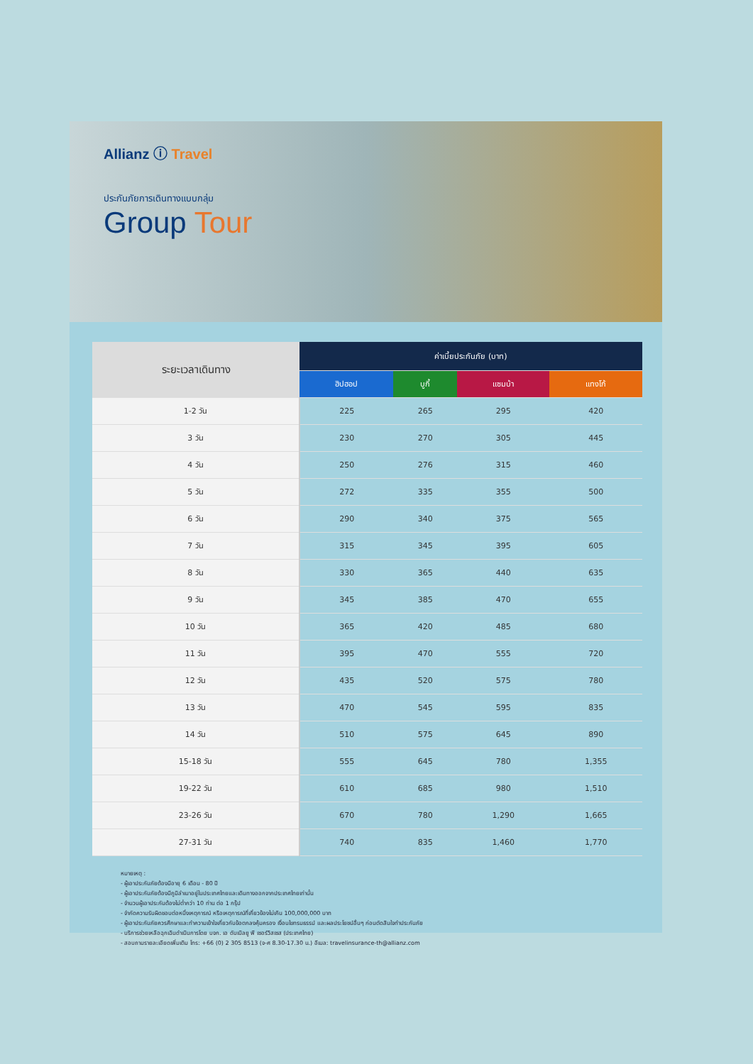Allianz ⓘ Travel
ประกันภัยการเดินทางแบบกลุ่ม
Group Tour
| ระยะเวลาเดินทาง | ค่าเบี้ยประกันภัย (บาท) | | | |
| --- | --- | --- | --- | --- |
| | ฮิปฮอป | บูกี้ | แซมบ้า | แทงโก้ |
| 1-2 วัน | 225 | 265 | 295 | 420 |
| 3 วัน | 230 | 270 | 305 | 445 |
| 4 วัน | 250 | 276 | 315 | 460 |
| 5 วัน | 272 | 335 | 355 | 500 |
| 6 วัน | 290 | 340 | 375 | 565 |
| 7 วัน | 315 | 345 | 395 | 605 |
| 8 วัน | 330 | 365 | 440 | 635 |
| 9 วัน | 345 | 385 | 470 | 655 |
| 10 วัน | 365 | 420 | 485 | 680 |
| 11 วัน | 395 | 470 | 555 | 720 |
| 12 วัน | 435 | 520 | 575 | 780 |
| 13 วัน | 470 | 545 | 595 | 835 |
| 14 วัน | 510 | 575 | 645 | 890 |
| 15-18 วัน | 555 | 645 | 780 | 1,355 |
| 19-22 วัน | 610 | 685 | 980 | 1,510 |
| 23-26 วัน | 670 | 780 | 1,290 | 1,665 |
| 27-31 วัน | 740 | 835 | 1,460 | 1,770 |
หมายเหตุ :
- ผู้เอาประกันภัยต้องมีอายุ 6 เดือน - 80 ปี
- ผู้เอาประกันภัยต้องมีภูมิลำเนาอยู่ในประเทศไทยและเดินทางออกจากประเทศไทยเท่านั้น
- จำนวนผู้เอาประกันต้องไม่ต่ำกว่า 10 ท่าน ต่อ 1 กรุ๊ป
- จำกัดความรับผิดชอบต่อหนึ่งเหตุการณ์ หรือเหตุการณ์ที่เกี่ยวข้องไม่เกิน 100,000,000 บาท
- ผู้เอาประกันภัยควรศึกษาและทำความเข้าใจเกี่ยวกับข้อตกลงคุ้มครอง เงื่อนไขทรมธรรม์ และผลประโยชน์อื่นๆ ก่อนตัดสินใจทำประกันภัย
- บริการช่วยเหลือฉุกเฉินดำเนินการโดย บจก. เอ ดับเบิลยู พี เซอร์วิสเซส (ประเทศไทย)
- สอบถามรายละเอียดเพิ่มเติม โทร: +66 (0) 2 305 8513 (จ-ศ 8.30-17.30 น.) อีเมล: travelinsurance-th@allianz.com